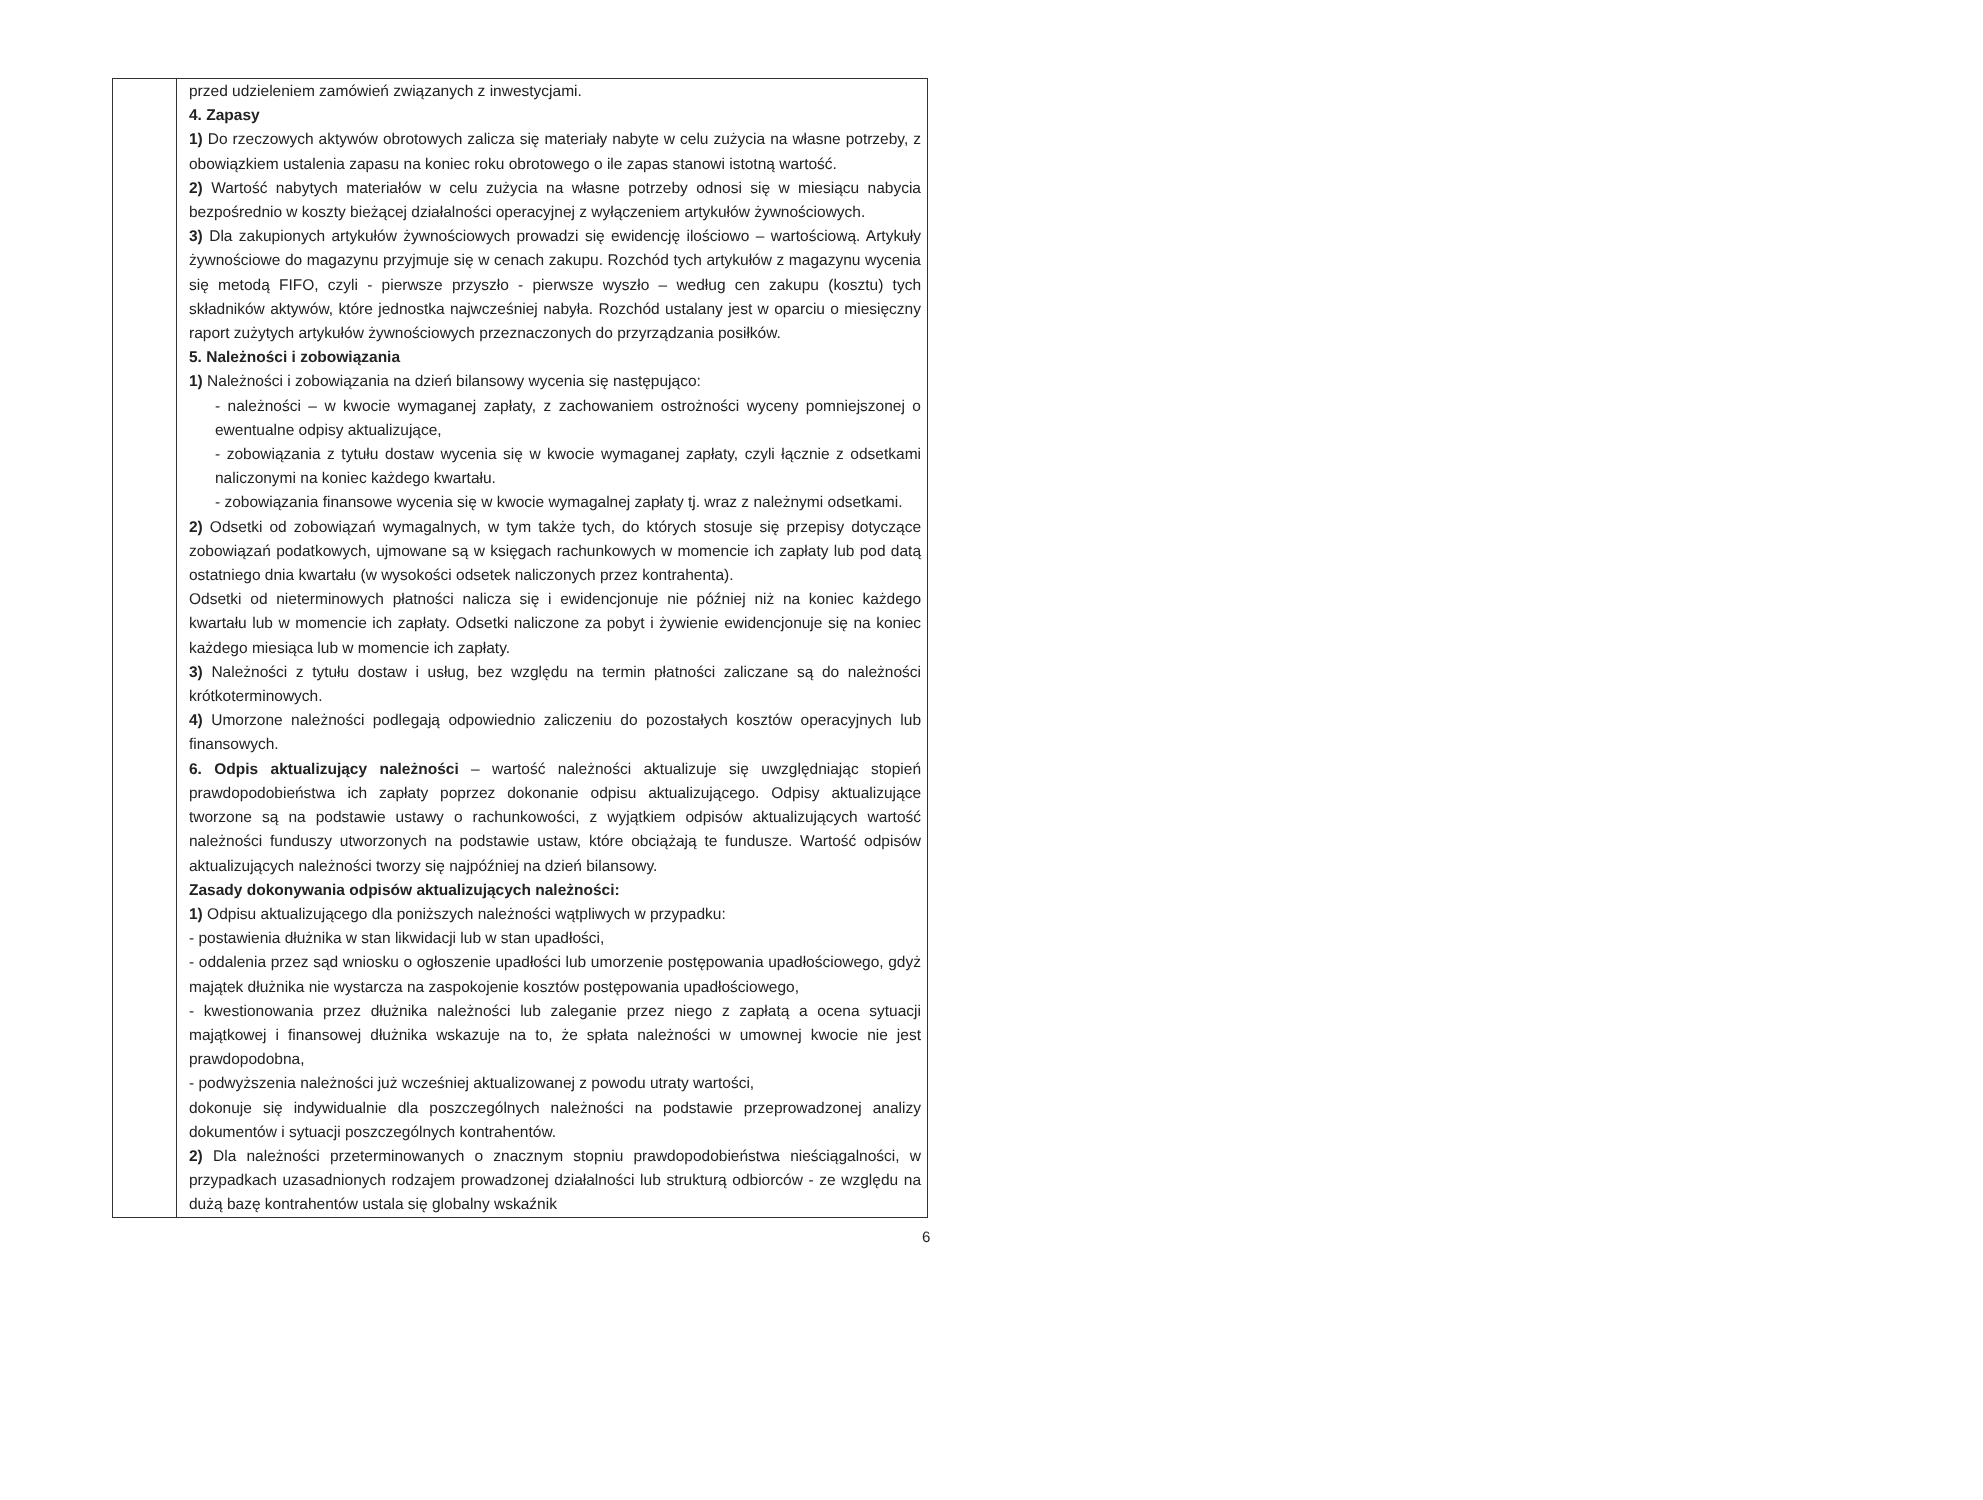| | przed udzieleniem zamówień związanych z inwestycjami. 4. Zapasy 1) Do rzeczowych aktywów obrotowych zalicza się materiały nabyte w celu zużycia na własne potrzeby, z obowiązkiem ustalenia zapasu na koniec roku obrotowego o ile zapas stanowi istotną wartość. 2) Wartość nabytych materiałów w celu zużycia na własne potrzeby odnosi się w miesiącu nabycia bezpośrednio w koszty bieżącej działalności operacyjnej z wyłączeniem artykułów żywnościowych. 3) Dla zakupionych artykułów żywnościowych prowadzi się ewidencję ilościowo – wartościową. Artykuły żywnościowe do magazynu przyjmuje się w cenach zakupu. Rozchód tych artykułów z magazynu wycenia się metodą FIFO, czyli - pierwsze przyszło - pierwsze wyszło – według cen zakupu (kosztu) tych składników aktywów, które jednostka najwcześniej nabyła. Rozchód ustalany jest w oparciu o miesięczny raport zużytych artykułów żywnościowych przeznaczonych do przyrządzania posiłków. 5. Należności i zobowiązania 1) Należności i zobowiązania na dzień bilansowy wycenia się następująco: - należności – w kwocie wymaganej zapłaty, z zachowaniem ostrożności wyceny pomniejszonej o ewentualne odpisy aktualizujące, - zobowiązania z tytułu dostaw wycenia się w kwocie wymaganej zapłaty, czyli łącznie z odsetkami naliczonymi na koniec każdego kwartału. - zobowiązania finansowe wycenia się w kwocie wymagalnej zapłaty tj. wraz z należnymi odsetkami. 2) Odsetki od zobowiązań wymagalnych, w tym także tych, do których stosuje się przepisy dotyczące zobowiązań podatkowych, ujmowane są w księgach rachunkowych w momencie ich zapłaty lub pod datą ostatniego dnia kwartału (w wysokości odsetek naliczonych przez kontrahenta). Odsetki od nieterminowych płatności nalicza się i ewidencjonuje nie później niż na koniec każdego kwartału lub w momencie ich zapłaty. Odsetki naliczone za pobyt i żywienie ewidencjonuje się na koniec każdego miesiąca lub w momencie ich zapłaty. 3) Należności z tytułu dostaw i usług, bez względu na termin płatności zaliczane są do należności krótkoterminowych. 4) Umorzone należności podlegają odpowiednio zaliczeniu do pozostałych kosztów operacyjnych lub finansowych. 6. Odpis aktualizujący należności – wartość należności aktualizuje się uwzględniając stopień prawdopodobieństwa ich zapłaty poprzez dokonanie odpisu aktualizującego. Odpisy aktualizujące tworzone są na podstawie ustawy o rachunkowości, z wyjątkiem odpisów aktualizujących wartość należności funduszy utworzonych na podstawie ustaw, które obciążają te fundusze. Wartość odpisów aktualizujących należności tworzy się najpóźniej na dzień bilansowy. Zasady dokonywania odpisów aktualizujących należności: 1) Odpisu aktualizującego dla poniższych należności wątpliwych w przypadku: - postawienia dłużnika w stan likwidacji lub w stan upadłości, - oddalenia przez sąd wniosku o ogłoszenie upadłości lub umorzenie postępowania upadłościowego, gdyż majątek dłużnika nie wystarcza na zaspokojenie kosztów postępowania upadłościowego, - kwestionowania przez dłużnika należności lub zaleganie przez niego z zapłatą a ocena sytuacji majątkowej i finansowej dłużnika wskazuje na to, że spłata należności w umownej kwocie nie jest prawdopodobna, - podwyższenia należności już wcześniej aktualizowanej z powodu utraty wartości, dokonuje się indywidualnie dla poszczególnych należności na podstawie przeprowadzonej analizy dokumentów i sytuacji poszczególnych kontrahentów. 2) Dla należności przeterminowanych o znacznym stopniu prawdopodobieństwa nieściągalności, w przypadkach uzasadnionych rodzajem prowadzonej działalności lub strukturą odbiorców - ze względu na dużą bazę kontrahentów ustala się globalny wskaźnik |
6